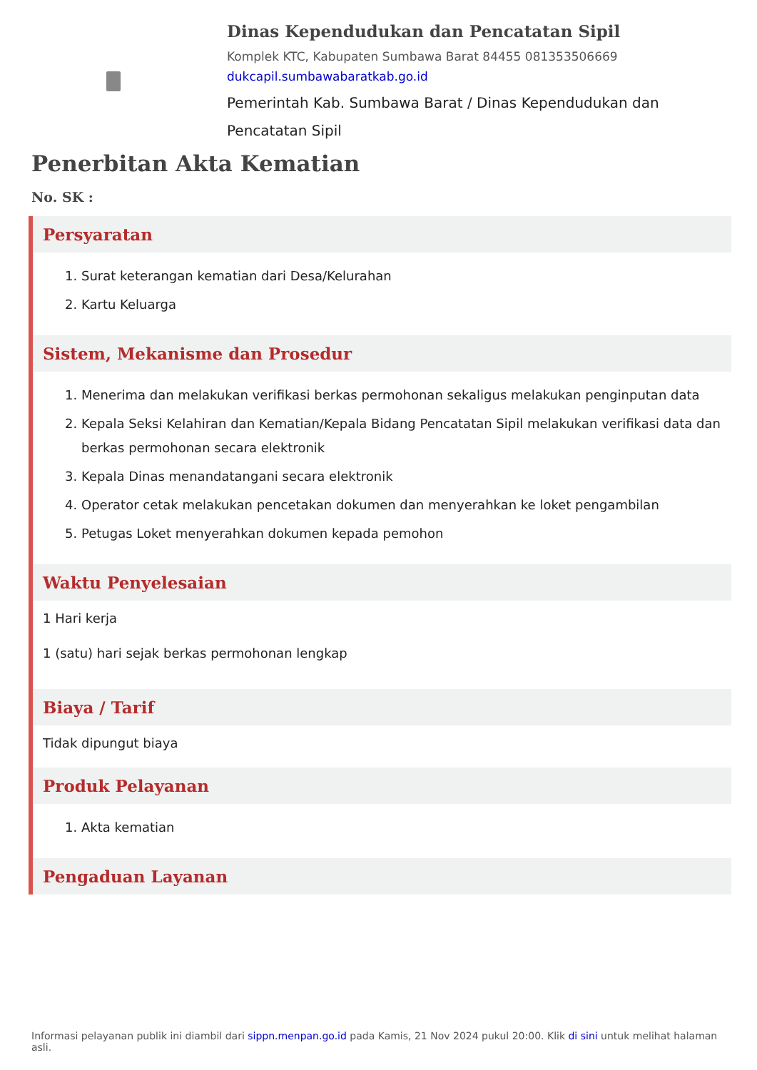Dinas Kependudukan dan Pencatatan Sipil
Komplek KTC, Kabupaten Sumbawa Barat 84455 081353506669
dukcapil.sumbawabaratkab.go.id
Pemerintah Kab. Sumbawa Barat / Dinas Kependudukan dan Pencatatan Sipil
Penerbitan Akta Kematian
No. SK :
Persyaratan
1. Surat keterangan kematian dari Desa/Kelurahan
2. Kartu Keluarga
Sistem, Mekanisme dan Prosedur
1. Menerima dan melakukan verifikasi berkas permohonan sekaligus melakukan penginputan data
2. Kepala Seksi Kelahiran dan Kematian/Kepala Bidang Pencatatan Sipil melakukan verifikasi data dan berkas permohonan secara elektronik
3. Kepala Dinas menandatangani secara elektronik
4. Operator cetak melakukan pencetakan dokumen dan menyerahkan ke loket pengambilan
5. Petugas Loket menyerahkan dokumen kepada pemohon
Waktu Penyelesaian
1 Hari kerja
1 (satu) hari sejak berkas permohonan lengkap
Biaya / Tarif
Tidak dipungut biaya
Produk Pelayanan
1. Akta kematian
Pengaduan Layanan
Informasi pelayanan publik ini diambil dari sippn.menpan.go.id pada Kamis, 21 Nov 2024 pukul 20:00. Klik di sini untuk melihat halaman asli.